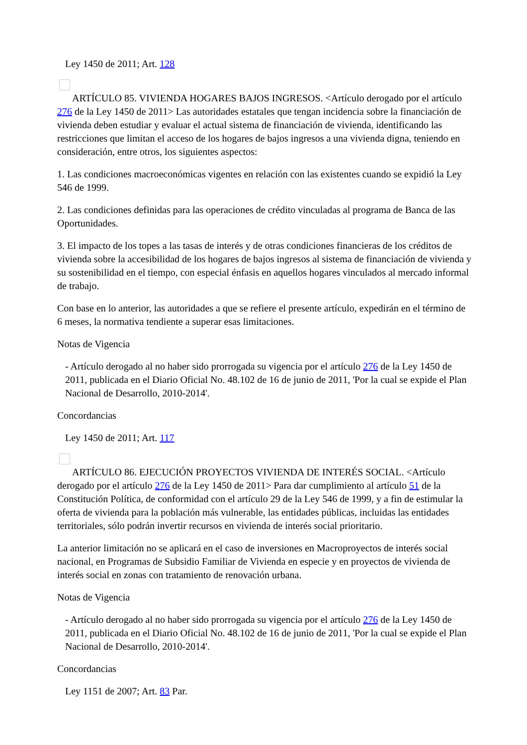Ley 1450 de 2011; Art. 128
ARTÍCULO 85. VIVIENDA HOGARES BAJOS INGRESOS. <Artículo derogado por el artículo 276 de la Ley 1450 de 2011> Las autoridades estatales que tengan incidencia sobre la financiación de vivienda deben estudiar y evaluar el actual sistema de financiación de vivienda, identificando las restricciones que limitan el acceso de los hogares de bajos ingresos a una vivienda digna, teniendo en consideración, entre otros, los siguientes aspectos:
1. Las condiciones macroeconómicas vigentes en relación con las existentes cuando se expidió la Ley 546 de 1999.
2. Las condiciones definidas para las operaciones de crédito vinculadas al programa de Banca de las Oportunidades.
3. El impacto de los topes a las tasas de interés y de otras condiciones financieras de los créditos de vivienda sobre la accesibilidad de los hogares de bajos ingresos al sistema de financiación de vivienda y su sostenibilidad en el tiempo, con especial énfasis en aquellos hogares vinculados al mercado informal de trabajo.
Con base en lo anterior, las autoridades a que se refiere el presente artículo, expedirán en el término de 6 meses, la normativa tendiente a superar esas limitaciones.
Notas de Vigencia
- Artículo derogado al no haber sido prorrogada su vigencia por el artículo 276 de la Ley 1450 de 2011, publicada en el Diario Oficial No. 48.102 de 16 de junio de 2011, 'Por la cual se expide el Plan Nacional de Desarrollo, 2010-2014'.
Concordancias
Ley 1450 de 2011; Art. 117
ARTÍCULO 86. EJECUCIÓN PROYECTOS VIVIENDA DE INTERÉS SOCIAL. <Artículo derogado por el artículo 276 de la Ley 1450 de 2011> Para dar cumplimiento al artículo 51 de la Constitución Política, de conformidad con el artículo 29 de la Ley 546 de 1999, y a fin de estimular la oferta de vivienda para la población más vulnerable, las entidades públicas, incluidas las entidades territoriales, sólo podrán invertir recursos en vivienda de interés social prioritario.
La anterior limitación no se aplicará en el caso de inversiones en Macroproyectos de interés social nacional, en Programas de Subsidio Familiar de Vivienda en especie y en proyectos de vivienda de interés social en zonas con tratamiento de renovación urbana.
Notas de Vigencia
- Artículo derogado al no haber sido prorrogada su vigencia por el artículo 276 de la Ley 1450 de 2011, publicada en el Diario Oficial No. 48.102 de 16 de junio de 2011, 'Por la cual se expide el Plan Nacional de Desarrollo, 2010-2014'.
Concordancias
Ley 1151 de 2007; Art. 83 Par.